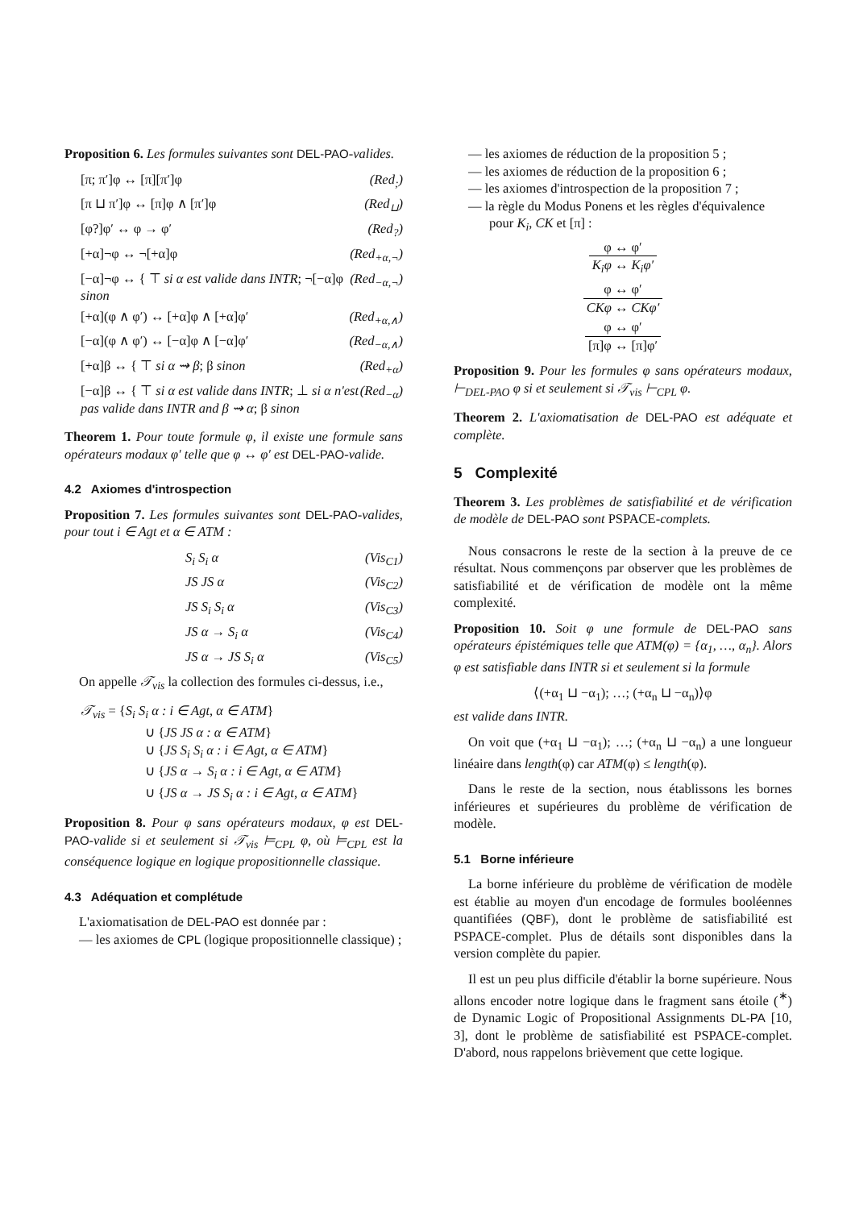Proposition 6. Les formules suivantes sont DEL-PAO-valides.
[π; π′]φ ↔ [π][π′]φ (Red<sub>;</sub>)
[π ⊔ π′]φ ↔ [π]φ ∧ [π′]φ (Red<sub>⊔</sub>)
[φ?]φ′ ↔ φ → φ′ (Red<sub>?</sub>)
[+α]¬φ ↔ ¬[+α]φ (Red<sub>+α,¬</sub>)
[−α]¬φ ↔ { ⊤ si α est valide dans INTR; ¬[−α]φ sinon (Red<sub>−α,¬</sub>)
[+α](φ ∧ φ′) ↔ [+α]φ ∧ [+α]φ′ (Red<sub>+α,∧</sub>)
[−α](φ ∧ φ′) ↔ [−α]φ ∧ [−α]φ′ (Red<sub>−α,∧</sub>)
[+α]β ↔ { ⊤ si α ⇝ β; β sinon (Red<sub>+α</sub>)
[−α]β ↔ { ⊤ si α est valide dans INTR; ⊥ si α n'est pas valide dans INTR and β ⇝ α; β sinon (Red<sub>−α</sub>)
Theorem 1. Pour toute formule φ, il existe une formule sans opérateurs modaux φ′ telle que φ ↔ φ′ est DEL-PAO-valide.
4.2 Axiomes d'introspection
Proposition 7. Les formules suivantes sont DEL-PAO-valides, pour tout i ∈ Agt et α ∈ ATM :
S<sub>i</sub> S<sub>i</sub> α (Vis<sub>C1</sub>)
JS JS α (Vis<sub>C2</sub>)
JS S<sub>i</sub> S<sub>i</sub> α (Vis<sub>C3</sub>)
JS α → S<sub>i</sub> α (Vis<sub>C4</sub>)
JS α → JS S<sub>i</sub> α (Vis<sub>C5</sub>)
On appelle 𝒯<sub>vis</sub> la collection des formules ci-dessus, i.e.,
𝒯<sub>vis</sub> = {S<sub>i</sub> S<sub>i</sub> α : i ∈ Agt, α ∈ ATM}
∪ {JS JS α : α ∈ ATM}
∪ {JS S<sub>i</sub> S<sub>i</sub> α : i ∈ Agt, α ∈ ATM}
∪ {JS α → S<sub>i</sub> α : i ∈ Agt, α ∈ ATM}
∪ {JS α → JS S<sub>i</sub> α : i ∈ Agt, α ∈ ATM}
Proposition 8. Pour φ sans opérateurs modaux, φ est DEL-PAO-valide si et seulement si 𝒯<sub>vis</sub> ⊨<sub>CPL</sub> φ, où ⊨<sub>CPL</sub> est la conséquence logique en logique propositionnelle classique.
4.3 Adéquation et complétude
L'axiomatisation de DEL-PAO est donnée par :
— les axiomes de CPL (logique propositionnelle classique) ;
— les axiomes de réduction de la proposition 5 ;
— les axiomes de réduction de la proposition 6 ;
— les axiomes d'introspection de la proposition 7 ;
— la règle du Modus Ponens et les règles d'équivalence pour K<sub>i</sub>, CK et [π] :
φ ↔ φ′ K<sub>i</sub>φ ↔ K<sub>i</sub>φ′
φ ↔ φ′ CKφ ↔ CKφ′
φ ↔ φ′ [π]φ ↔ [π]φ′
Proposition 9. Pour les formules φ sans opérateurs modaux, ⊢<sub>DEL-PAO</sub> φ si et seulement si 𝒯<sub>vis</sub> ⊢<sub>CPL</sub> φ.
Theorem 2. L'axiomatisation de DEL-PAO est adéquate et complète.
5 Complexité
Theorem 3. Les problèmes de satisfiabilité et de vérification de modèle de DEL-PAO sont PSPACE-complets.
Nous consacrons le reste de la section à la preuve de ce résultat. Nous commençons par observer que les problèmes de satisfiabilité et de vérification de modèle ont la même complexité.
Proposition 10. Soit φ une formule de DEL-PAO sans opérateurs épistémiques telle que ATM(φ) = {α<sub>1</sub>, …, α<sub>n</sub>}. Alors φ est satisfiable dans INTR si et seulement si la formule
⟨(+α<sub>1</sub> ⊔ −α<sub>1</sub>); …; (+α<sub>n</sub> ⊔ −α<sub>n</sub>)⟩φ
est valide dans INTR.
On voit que (+α<sub>1</sub> ⊔ −α<sub>1</sub>); …; (+α<sub>n</sub> ⊔ −α<sub>n</sub>) a une longueur linéaire dans length(φ) car ATM(φ) ≤ length(φ).
Dans le reste de la section, nous établissons les bornes inférieures et supérieures du problème de vérification de modèle.
5.1 Borne inférieure
La borne inférieure du problème de vérification de modèle est établie au moyen d'un encodage de formules booléennes quantifiées (QBF), dont le problème de satisfiabilité est PSPACE-complet. Plus de détails sont disponibles dans la version complète du papier.
Il est un peu plus difficile d'établir la borne supérieure. Nous allons encoder notre logique dans le fragment sans étoile (<sup>∗</sup>) de Dynamic Logic of Propositional Assignments DL-PA [10, 3], dont le problème de satisfiabilité est PSPACE-complet. D'abord, nous rappelons brièvement que cette logique.